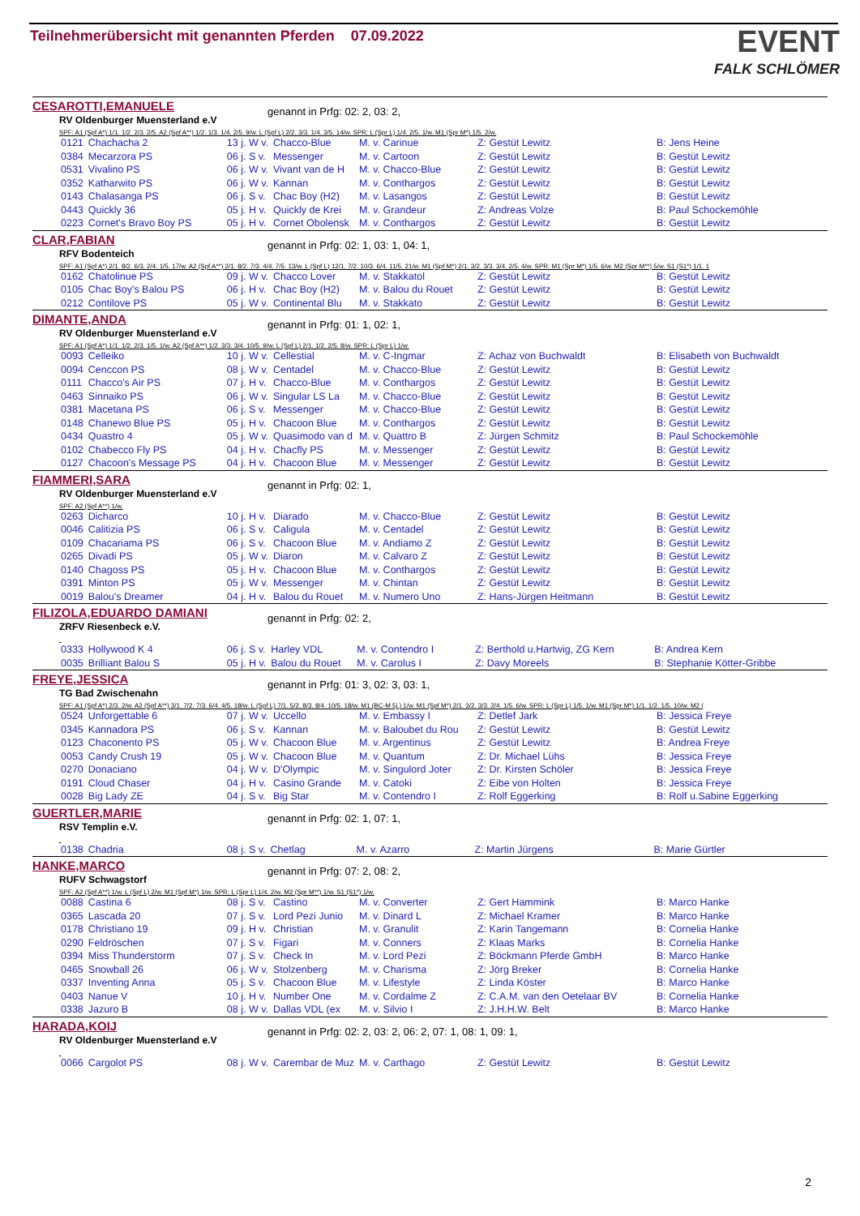Teilnehmerübersicht mit genannten Pferden 07.09.2022
EVENT
FALK SCHLÖMER
CESAROTTI,EMANUELE genannt in Prfg: 02: 2, 03: 2,
RV Oldenburger Muensterland e.V
SPF: A1 (Spf A*) 1/1. 1/2. 2/3. 2/5. A2 (Spf A**) 1/2. 1/3. 1/4. 2/5. 9/w. L (Spf L) 2/2. 3/3. 1/4. 3/5. 14/w. SPR: L (Spr L) 1/4. 2/5. 1/w. M1 (Spr M*) 1/5. 2/w.
| 0121 | Chachacha 2 | 13 j. W v. | Chacco-Blue | M. v. Carinue | Z: Gestüt Lewitz | B: Jens Heine |
| 0384 | Mecarzora PS | 06 j. S v. | Messenger | M. v. Cartoon | Z: Gestüt Lewitz | B: Gestüt Lewitz |
| 0531 | Vivalino PS | 06 j. W v. | Vivant van de H | M. v. Chacco-Blue | Z: Gestüt Lewitz | B: Gestüt Lewitz |
| 0352 | Katharwito PS | 06 j. W v. | Kannan | M. v. Conthargos | Z: Gestüt Lewitz | B: Gestüt Lewitz |
| 0143 | Chalasanga PS | 06 j. S v. | Chac Boy (H2) | M. v. Lasangos | Z: Gestüt Lewitz | B: Gestüt Lewitz |
| 0443 | Quickly 36 | 05 j. H v. | Quickly de Krei | M. v. Grandeur | Z: Andreas Volze | B: Paul Schockemöhle |
| 0223 | Cornet's Bravo Boy PS | 05 j. H v. | Cornet Obolensk | M. v. Conthargos | Z: Gestüt Lewitz | B: Gestüt Lewitz |
CLAR,FABIAN genannt in Prfg: 02: 1, 03: 1, 04: 1,
RFV Bodenteich
SPF: A1 (Spf A*) 2/1. 8/2. 6/3. 2/4. 1/5. 17/w. A2 (Spf A**) 2/1. 8/2. 7/3. 4/4. 7/5. 13/w. L (Spf L) 12/1. 7/2. 10/3. 6/4. 11/5. 21/w. M1 (Spf M*) 2/1. 3/2. 3/3. 3/4. 2/5. 4/w. SPR: M1 (Spr M*) 1/5. 6/w. M2 (Spr M**) 5/w. S1 (S1*) 1/1. 1
| 0162 | Chatolinue PS | 09 j. W v. | Chacco Lover | M. v. Stakkatol | Z: Gestüt Lewitz | B: Gestüt Lewitz |
| 0105 | Chac Boy's Balou PS | 06 j. H v. | Chac Boy (H2) | M. v. Balou du Rouet | Z: Gestüt Lewitz | B: Gestüt Lewitz |
| 0212 | Contilove PS | 05 j. W v. | Continental Blu | M. v. Stakkato | Z: Gestüt Lewitz | B: Gestüt Lewitz |
DIMANTE,ANDA genannt in Prfg: 01: 1, 02: 1,
RV Oldenburger Muensterland e.V
SPF: A1 (Spf A*) 1/1. 1/2. 2/3. 1/5. 1/w. A2 (Spf A**) 1/2. 3/3. 3/4. 10/5. 9/w. L (Spf L) 2/1. 1/2. 2/5. 8/w. SPR: L (Spr L) 1/w.
| 0093 | Celleiko | 10 j. W v. | Cellestial | M. v. C-Ingmar | Z: Achaz von Buchwaldt | B: Elisabeth von Buchwaldt |
| 0094 | Cenccon PS | 08 j. W v. | Centadel | M. v. Chacco-Blue | Z: Gestüt Lewitz | B: Gestüt Lewitz |
| 0111 | Chacco's Air PS | 07 j. H v. | Chacco-Blue | M. v. Conthargos | Z: Gestüt Lewitz | B: Gestüt Lewitz |
| 0463 | Sinnaiko PS | 06 j. W v. | Singular LS La | M. v. Chacco-Blue | Z: Gestüt Lewitz | B: Gestüt Lewitz |
| 0381 | Macetana PS | 06 j. S v. | Messenger | M. v. Chacco-Blue | Z: Gestüt Lewitz | B: Gestüt Lewitz |
| 0148 | Chanewo Blue PS | 05 j. H v. | Chacoon Blue | M. v. Conthargos | Z: Gestüt Lewitz | B: Gestüt Lewitz |
| 0434 | Quastro 4 | 05 j. W v. | Quasimodo van d | M. v. Quattro B | Z: Jürgen Schmitz | B: Paul Schockemöhle |
| 0102 | Chabecco Fly PS | 04 j. H v. | Chacfly PS | M. v. Messenger | Z: Gestüt Lewitz | B: Gestüt Lewitz |
| 0127 | Chacoon's Message PS | 04 j. H v. | Chacoon Blue | M. v. Messenger | Z: Gestüt Lewitz | B: Gestüt Lewitz |
FIAMMERI,SARA genannt in Prfg: 02: 1,
RV Oldenburger Muensterland e.V
SPF: A2 (Spf A**) 1/w.
| 0263 | Dicharco | 10 j. H v. | Diarado | M. v. Chacco-Blue | Z: Gestüt Lewitz | B: Gestüt Lewitz |
| 0046 | Calitizia PS | 06 j. S v. | Caligula | M. v. Centadel | Z: Gestüt Lewitz | B: Gestüt Lewitz |
| 0109 | Chacariama PS | 06 j. S v. | Chacoon Blue | M. v. Andiamo Z | Z: Gestüt Lewitz | B: Gestüt Lewitz |
| 0265 | Divadi PS | 05 j. W v. | Diaron | M. v. Calvaro Z | Z: Gestüt Lewitz | B: Gestüt Lewitz |
| 0140 | Chagoss PS | 05 j. H v. | Chacoon Blue | M. v. Conthargos | Z: Gestüt Lewitz | B: Gestüt Lewitz |
| 0391 | Minton PS | 05 j. W v. | Messenger | M. v. Chintan | Z: Gestüt Lewitz | B: Gestüt Lewitz |
| 0019 | Balou's Dreamer | 04 j. H v. | Balou du Rouet | M. v. Numero Uno | Z: Hans-Jürgen Heitmann | B: Gestüt Lewitz |
FILIZOLA,EDUARDO DAMIANI genannt in Prfg: 02: 2,
ZRFV Riesenbeck e.V.
| 0333 | Hollywood K 4 | 06 j. S v. | Harley VDL | M. v. Contendro I | Z: Berthold u.Hartwig, ZG Kern | B: Andrea Kern |
| 0035 | Brilliant Balou S | 05 j. H v. | Balou du Rouet | M. v. Carolus I | Z: Davy Moreels | B: Stephanie Kötter-Gribbe |
FREYE,JESSICA genannt in Prfg: 01: 3, 02: 3, 03: 1,
TG Bad Zwischenahn
SPF: A1 (Spf A*) 2/3. 2/w. A2 (Spf A**) 3/1. 7/2. 7/3. 6/4. 4/5. 18/w. L (Spf L) 7/1. 5/2. 8/3. 8/4. 10/5. 18/w. M1 (BC-M 5j.) 1/w. M1 (Spf M*) 2/1. 3/2. 3/3. 2/4. 1/5. 6/w. SPR: L (Spr L) 1/5. 1/w. M1 (Spr M*) 1/1. 1/2. 1/5. 10/w. M2 (
| 0524 | Unforgettable 6 | 07 j. W v. | Uccello | M. v. Embassy I | Z: Detlef Jark | B: Jessica Freye |
| 0345 | Kannadora PS | 06 j. S v. | Kannan | M. v. Baloubet du Rou | Z: Gestüt Lewitz | B: Gestüt Lewitz |
| 0123 | Chaconento PS | 05 j. W v. | Chacoon Blue | M. v. Argentinus | Z: Gestüt Lewitz | B: Andrea Freye |
| 0053 | Candy Crush 19 | 05 j. W v. | Chacoon Blue | M. v. Quantum | Z: Dr. Michael Lühs | B: Jessica Freye |
| 0270 | Donaciano | 04 j. W v. | D'Olympic | M. v. Singulord Joter | Z: Dr. Kirsten Schöler | B: Jessica Freye |
| 0191 | Cloud Chaser | 04 j. H v. | Casino Grande | M. v. Catoki | Z: Eibe von Holten | B: Jessica Freye |
| 0028 | Big Lady ZE | 04 j. S v. | Big Star | M. v. Contendro I | Z: Rolf Eggerking | B: Rolf u.Sabine Eggerking |
GUERTLER,MARIE genannt in Prfg: 02: 1, 07: 1,
RSV Templin e.V.
| 0138 | Chadria | 08 j. S v. | Chetlag | M. v. Azarro | Z: Martin Jürgens | B: Marie Gürtler |
HANKE,MARCO genannt in Prfg: 07: 2, 08: 2,
RUFV Schwagstorf
SPF: A2 (Spf A**) 1/w. L (Spf L) 2/w. M1 (Spf M*) 1/w. SPR: L (Spr L) 1/4. 2/w. M2 (Spr M**) 1/w. S1 (S1*) 1/w.
| 0088 | Castina 6 | 08 j. S v. | Castino | M. v. Converter | Z: Gert Hammink | B: Marco Hanke |
| 0365 | Lascada 20 | 07 j. S v. | Lord Pezi Junio | M. v. Dinard L | Z: Michael Kramer | B: Marco Hanke |
| 0178 | Christiano 19 | 09 j. H v. | Christian | M. v. Granulit | Z: Karin Tangemann | B: Cornelia Hanke |
| 0290 | Feldröschen | 07 j. S v. | Figari | M. v. Conners | Z: Klaas Marks | B: Cornelia Hanke |
| 0394 | Miss Thunderstorm | 07 j. S v. | Check In | M. v. Lord Pezi | Z: Böckmann Pferde GmbH | B: Marco Hanke |
| 0465 | Snowball 26 | 06 j. W v. | Stolzenberg | M. v. Charisma | Z: Jörg Breker | B: Cornelia Hanke |
| 0337 | Inventing Anna | 05 j. S v. | Chacoon Blue | M. v. Lifestyle | Z: Linda Köster | B: Marco Hanke |
| 0403 | Nanue V | 10 j. H v. | Number One | M. v. Cordalme Z | Z: C.A.M. van den Oetelaar BV | B: Cornelia Hanke |
| 0338 | Jazuro B | 08 j. W v. | Dallas VDL (ex | M. v. Silvio I | Z: J.H.H.W. Belt | B: Marco Hanke |
HARADA,KOIJ genannt in Prfg: 02: 2, 03: 2, 06: 2, 07: 1, 08: 1, 09: 1,
RV Oldenburger Muensterland e.V
| 0066 | Cargolot PS | 08 j. W v. | Carembar de Muz | M. v. Carthago | Z: Gestüt Lewitz | B: Gestüt Lewitz |
2